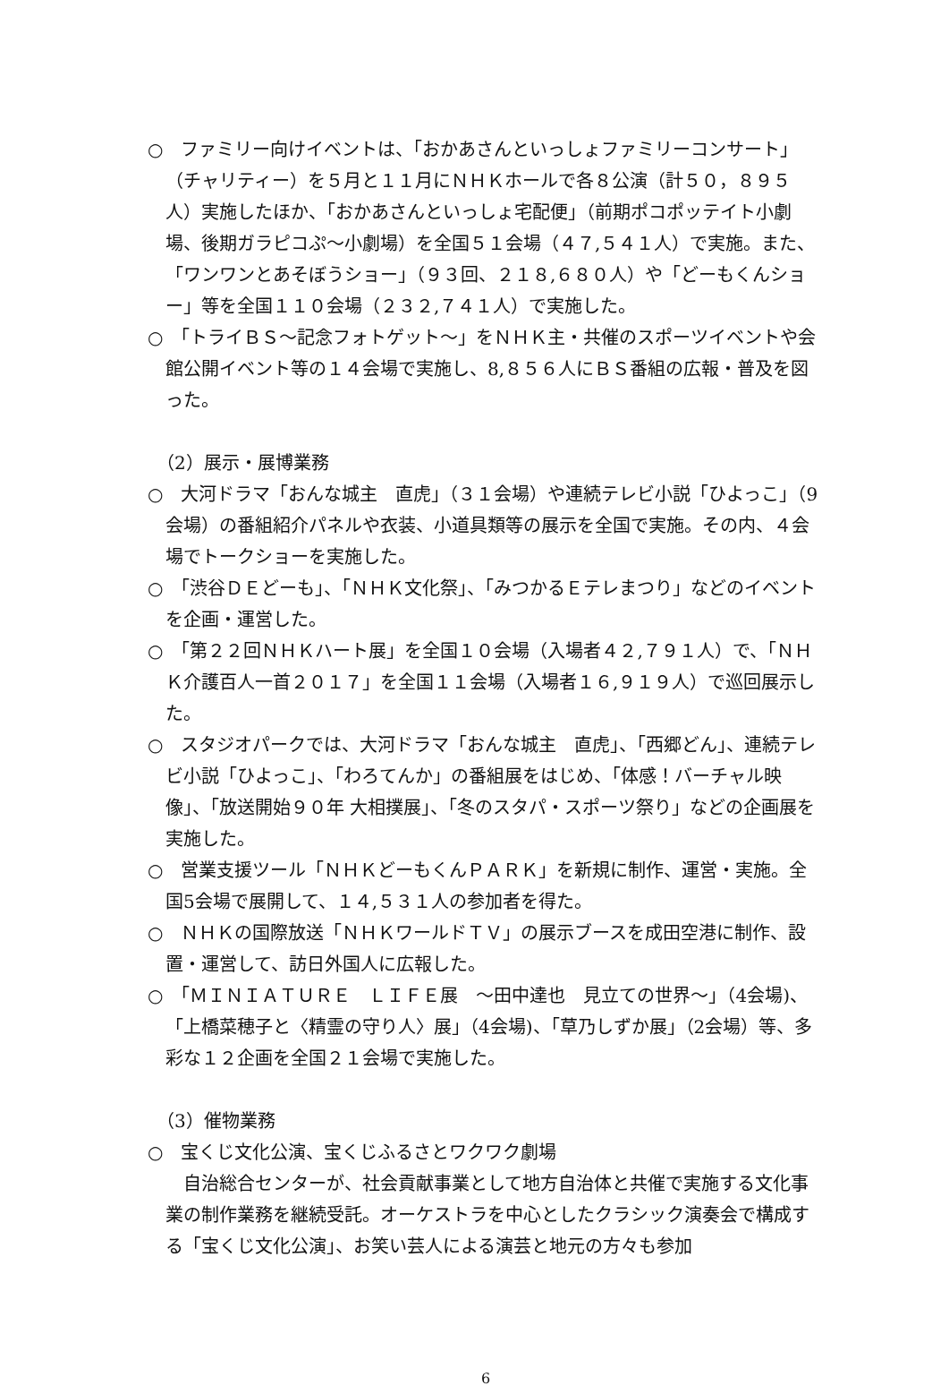○　ファミリー向けイベントは、「おかあさんといっしょファミリーコンサート」（チャリティー）を５月と１１月にＮＨＫホールで各８公演（計５０，８９５人）実施したほか、「おかあさんといっしょ宅配便」（前期ポコポッテイト小劇場、後期ガラピコぷ～小劇場）を全国５１会場（４７,５４１人）で実施。また、「ワンワンとあそぼうショー」（９３回、２１８,６８０人）や「どーもくんショー」等を全国１１０会場（２３２,７４１人）で実施した。
○　「トライＢＳ～記念フォトゲット～」をＮＨＫ主・共催のスポーツイベントや会館公開イベント等の１４会場で実施し、8,８５６人にＢＳ番組の広報・普及を図った。
（2）展示・展博業務
○　大河ドラマ「おんな城主　直虎」（３１会場）や連続テレビ小説「ひよっこ」（9会場）の番組紹介パネルや衣装、小道具類等の展示を全国で実施。その内、４会場でトークショーを実施した。
○　「渋谷ＤＥどーも」、「ＮＨＫ文化祭」、「みつかるＥテレまつり」などのイベントを企画・運営した。
○　「第２２回ＮＨＫハート展」を全国１０会場（入場者４２,７９１人）で、「ＮＨＫ介護百人一首２０１７」を全国１１会場（入場者１６,９１９人）で巡回展示した。
○　スタジオパークでは、大河ドラマ「おんな城主　直虎」、「西郷どん」、連続テレビ小説「ひよっこ」、「わろてんか」の番組展をはじめ、「体感！バーチャル映像」、「放送開始９０年 大相撲展」、「冬のスタパ・スポーツ祭り」などの企画展を実施した。
○　営業支援ツール「ＮＨＫどーもくんＰＡＲＫ」を新規に制作、運営・実施。全国5会場で展開して、１４,５３１人の参加者を得た。
○　ＮＨＫの国際放送「ＮＨＫワールドＴＶ」の展示ブースを成田空港に制作、設置・運営して、訪日外国人に広報した。
○　「ＭＩＮＩＡＴＵＲＥ　ＬＩＦＥ展　～田中達也　見立ての世界～」（4会場)、「上橋菜穂子と〈精霊の守り人〉展」（4会場)、「草乃しずか展」（2会場）等、多彩な１２企画を全国２１会場で実施した。
（3）催物業務
○　宝くじ文化公演、宝くじふるさとワクワク劇場
　自治総合センターが、社会貢献事業として地方自治体と共催で実施する文化事業の制作業務を継続受託。オーケストラを中心としたクラシック演奏会で構成する「宝くじ文化公演」、お笑い芸人による演芸と地元の方々も参加
6